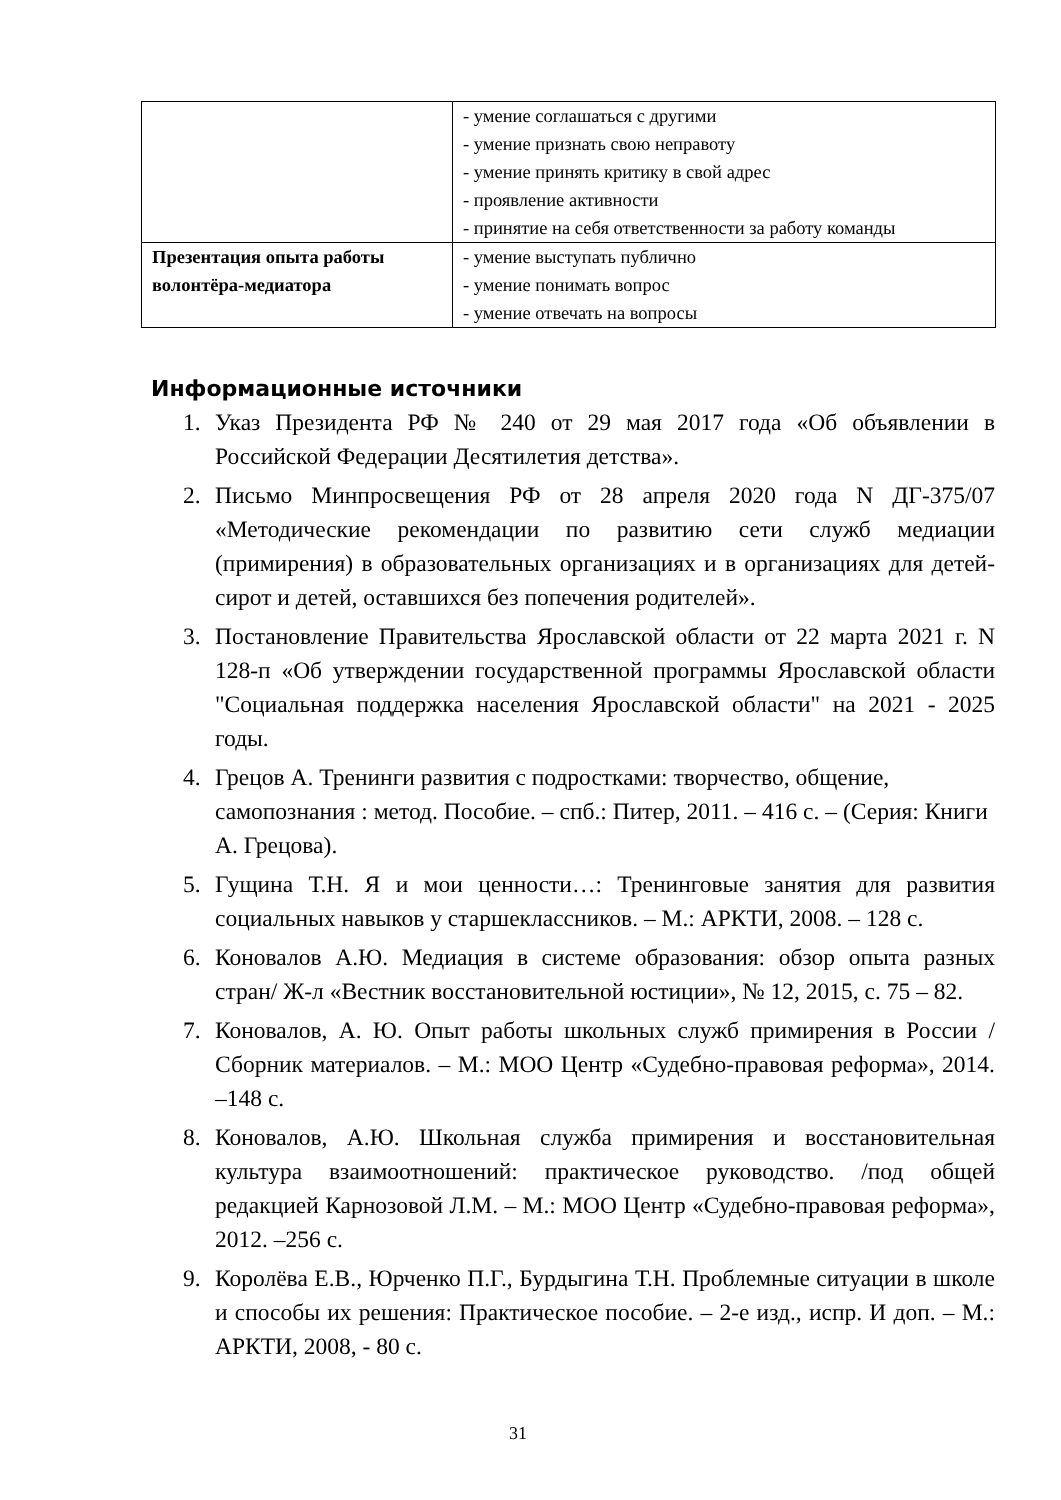| | - умение соглашаться с другими - умение признать свою неправоту - умение принять критику в свой адрес - проявление активности - принятие на себя ответственности за работу команды |
| Презентация опыта работы волонтёра-медиатора | - умение выступать публично - умение понимать вопрос - умение отвечать на вопросы |
Информационные источники
1. Указ Президента РФ № 240 от 29 мая 2017 года «Об объявлении в Российской Федерации Десятилетия детства».
2. Письмо Минпросвещения РФ от 28 апреля 2020 года N ДГ-375/07 «Методические рекомендации по развитию сети служб медиации (примирения) в образовательных организациях и в организациях для детей-сирот и детей, оставшихся без попечения родителей».
3. Постановление Правительства Ярославской области от 22 марта 2021 г. N 128-п «Об утверждении государственной программы Ярославской области "Социальная поддержка населения Ярославской области" на 2021 - 2025 годы.
4. Грецов А. Тренинги развития с подростками: творчество, общение, самопознания : метод. Пособие. – спб.: Питер, 2011. – 416 с. – (Серия: Книги А. Грецова).
5. Гущина Т.Н. Я и мои ценности…: Тренинговые занятия для развития социальных навыков у старшеклассников. – М.: АРКТИ, 2008. – 128 с.
6. Коновалов А.Ю. Медиация в системе образования: обзор опыта разных стран/ Ж-л «Вестник восстановительной юстиции», № 12, 2015, с. 75 – 82.
7. Коновалов, А. Ю. Опыт работы школьных служб примирения в России / Сборник материалов. – М.: МОО Центр «Судебно-правовая реформа», 2014. –148 с.
8. Коновалов, А.Ю. Школьная служба примирения и восстановительная культура взаимоотношений: практическое руководство. /под общей редакцией Карнозовой Л.М. – М.: МОО Центр «Судебно-правовая реформа», 2012. –256 с.
9. Королёва Е.В., Юрченко П.Г., Бурдыгина Т.Н. Проблемные ситуации в школе и способы их решения: Практическое пособие. – 2-е изд., испр. И доп. – М.: АРКТИ, 2008, - 80 с.
31